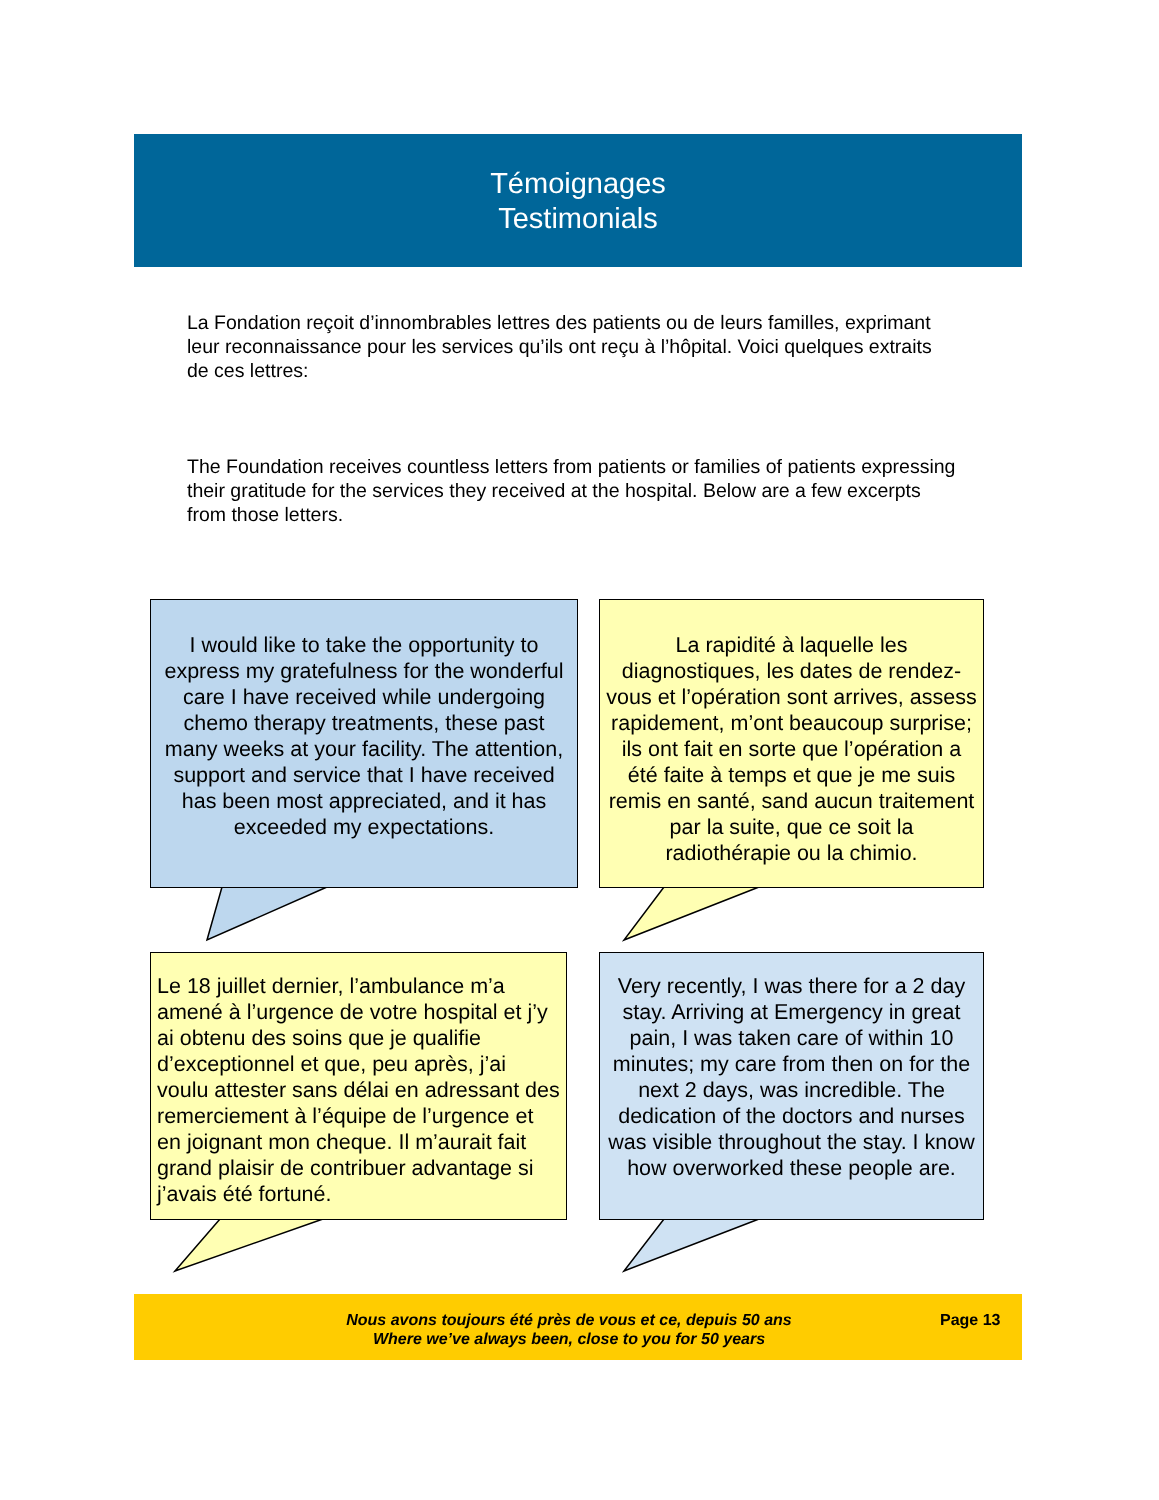Témoignages
Testimonials
La Fondation reçoit d’innombrables lettres des patients ou de leurs familles, exprimant leur reconnaissance pour les services qu’ils ont reçu à l’hôpital. Voici quelques extraits de ces lettres:
The Foundation receives countless letters from patients or families of patients expressing their gratitude for the services they received at the hospital. Below are a few excerpts from those letters.
I would like to take the opportunity to express my gratefulness for the wonderful care I have received while undergoing chemo therapy treatments, these past many weeks at your facility. The attention, support and service that I have received has been most appreciated, and it has exceeded my expectations.
La rapidité à laquelle les diagnostiques, les dates de rendez-vous et l’opération sont arrives, assess rapidement, m’ont beaucoup surprise; ils ont fait en sorte que l’opération a été faite à temps et que je me suis remis en santé, sand aucun traitement par la suite, que ce soit la radiothérapie ou la chimio.
Le 18 juillet dernier, l’ambulance m’a amené à l’urgence de votre hospital et j’y ai obtenu des soins que je qualifie d’exceptionnel et que, peu après, j’ai voulu attester sans délai en adressant des remerciement à l’équipe de l’urgence et en joignant mon cheque. Il m’aurait fait grand plaisir de contribuer advantage si j’avais été fortuné.
Very recently, I was there for a 2 day stay. Arriving at Emergency in great pain, I was taken care of within 10 minutes; my care from then on for the next 2 days, was incredible. The dedication of the doctors and nurses was visible throughout the stay. I know how overworked these people are.
Nous avons toujours été près de vous et ce, depuis 50 ans
Where we’ve always been, close to you for 50 years
Page 13